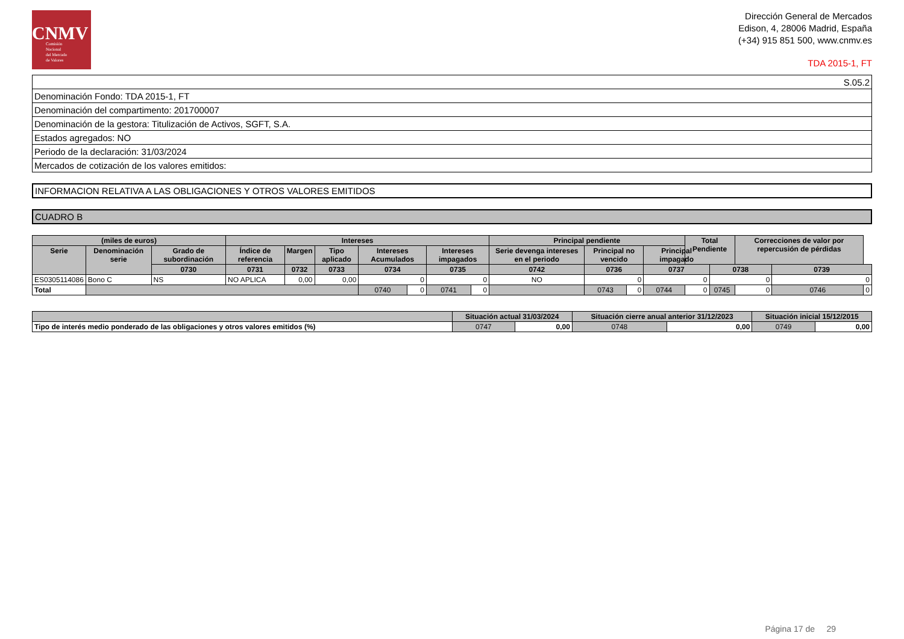CNMV
Comisión
Nacional
del Mercado
de Valores
Dirección General de Mercados
Edison, 4, 28006 Madrid, España
(+34) 915 851 500, www.cnmv.es
TDA 2015-1, FT
| S.05.2 |
| Denominación Fondo: TDA 2015-1, FT |
| Denominación del compartimento: 201700007 |
| Denominación de la gestora: Titulización de Activos, SGFT, S.A. |
| Estados agregados: NO |
| Periodo de la declaración: 31/03/2024 |
| Mercados de cotización de los valores emitidos: |
INFORMACION RELATIVA A LAS OBLIGACIONES Y OTROS VALORES EMITIDOS
CUADRO B
| (miles de euros) | | | Intereses | | | | | | | Principal pendiente | | | | Total Pendiente | | Correcciones de valor por repercusión de pérdidas | | |
| --- | --- | --- | --- | --- | --- | --- | --- | --- | --- | --- | --- | --- | --- | --- | --- | --- | --- | --- |
| Serie | Denominación serie | Grado de subordinación | Índice de referencia | Margen | Tipo aplicado | Intereses Acumulados | | Intereses impagados | | Serie devenga intereses en el periodo | Principal no vencido | | Principal impagado | | | | | |
| | | 0730 | 0731 | 0732 | 0733 | 0734 | | 0735 | | 0742 | 0736 | | 0737 | | 0738 | | 0739 | |
| ES0305114086 | Bono C | NS | NO APLICA | 0,00 | 0,00 | 0 | | 0 | | NO | 0 | | 0 | | 0 | | 0 | |
| Total | | | | | | 0740 | 0 | 0741 | 0 | | 0743 | 0 | 0744 | 0 | 0745 | 0 | 0746 | 0 |
| | Situación actual 31/03/2024 | | Situación cierre anual anterior 31/12/2023 | | Situación inicial 15/12/2015 | |
| --- | --- | --- | --- | --- | --- | --- |
| Tipo de interés medio ponderado de las obligaciones y otros valores emitidos (%) | 0747 | 0,00 | 0748 | 0,00 | 0749 | 0,00 |
Página 17 de 29